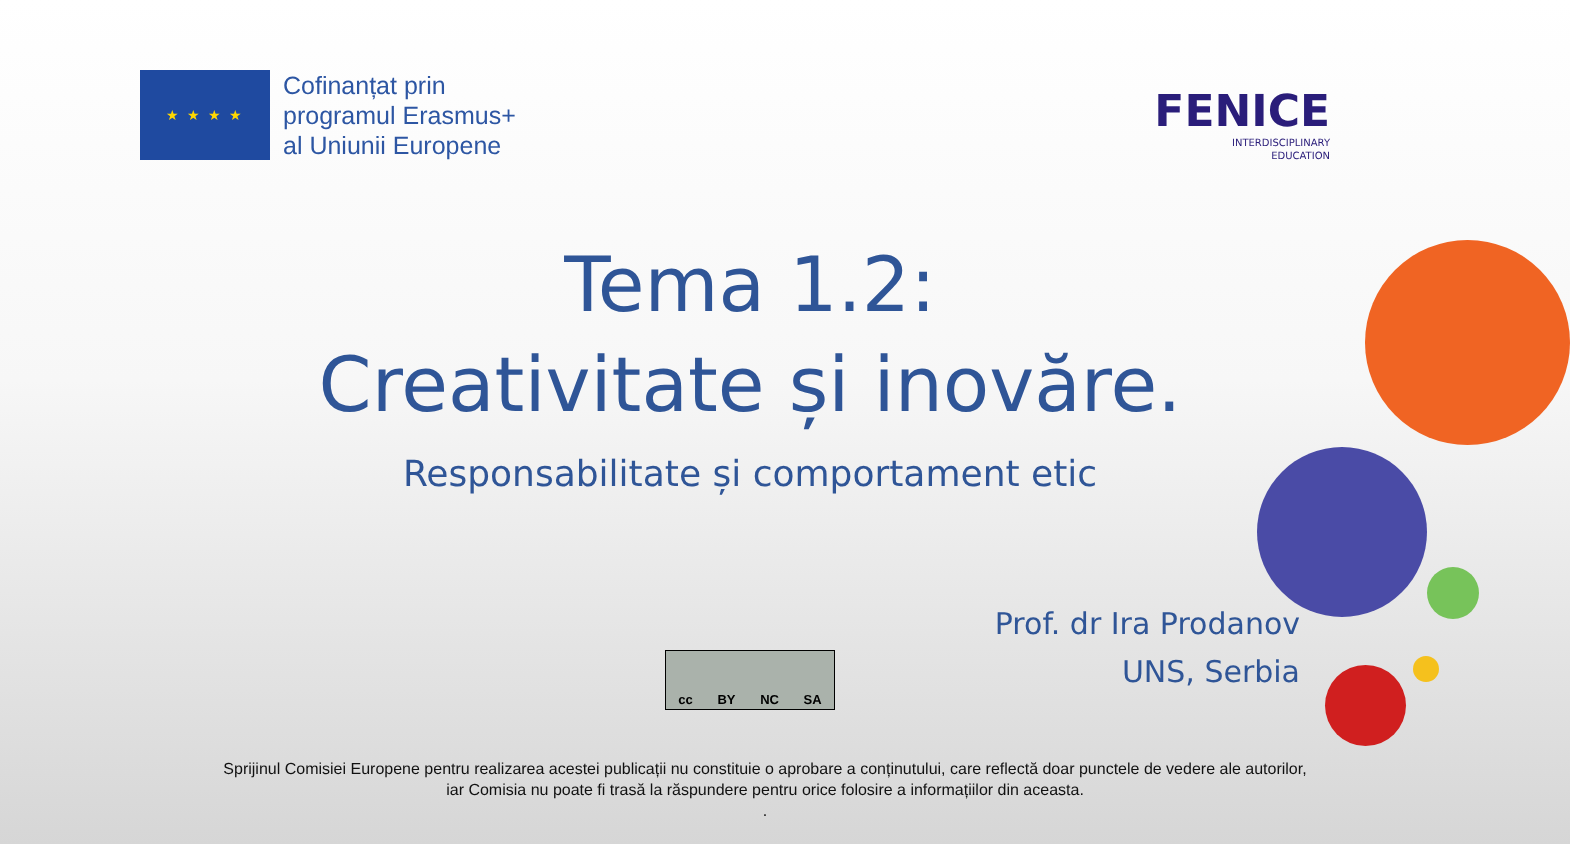★ ★ ★ ★
Cofinanțat prin
programul Erasmus+
al Uniunii Europene
FENICE
INTERDISCIPLINARY
EDUCATION
Tema 1.2:
Creativitate și inovăre.
Responsabilitate și comportament etic
Prof. dr Ira Prodanov
UNS, Serbia
cc BY NC SA
Sprijinul Comisiei Europene pentru realizarea acestei publicații nu constituie o aprobare a conținutului, care reflectă doar punctele de vedere ale autorilor,
iar Comisia nu poate fi trasă la răspundere pentru orice folosire a informațiilor din aceasta.
.